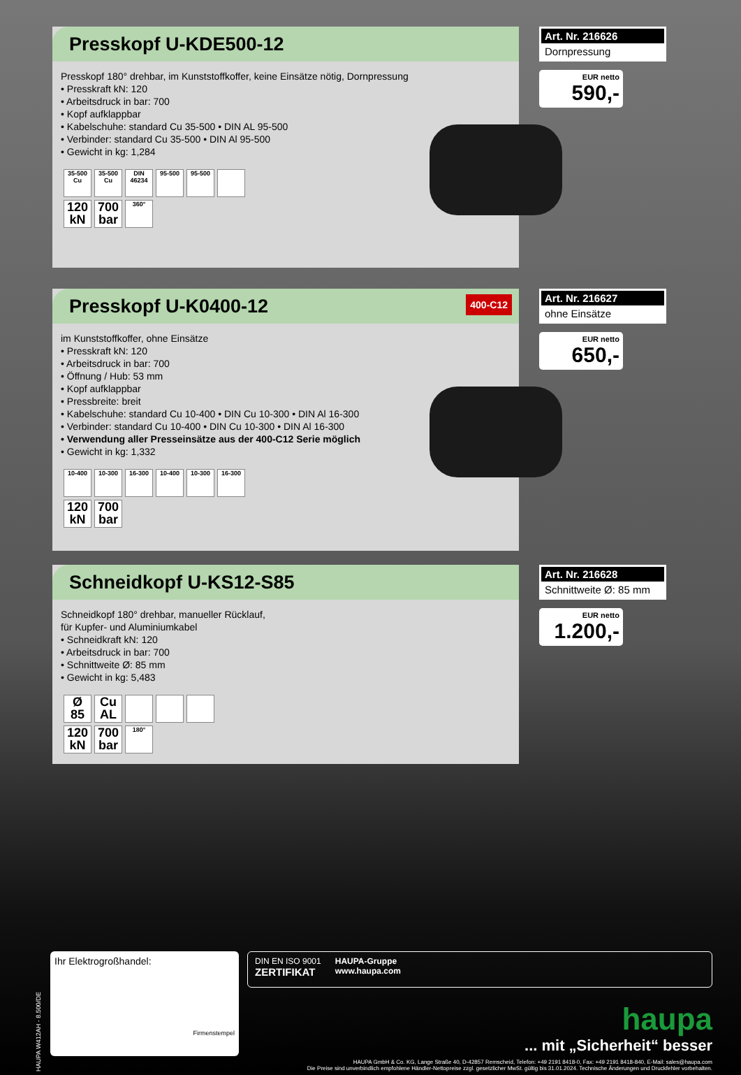Presskopf U-KDE500-12
Presskopf 180° drehbar, im Kunststoffkoffer, keine Einsätze nötig, Dornpressung
• Presskraft kN: 120
• Arbeitsdruck in bar: 700
• Kopf aufklappbar
• Kabelschuhe: standard Cu 35-500 • DIN AL 95-500
• Verbinder: standard Cu 35-500 • DIN Al 95-500
• Gewicht in kg: 1,284
35-500 Cu
35-500 Cu
DIN 46234
95-500 95-500
120 kN
700 bar
360°
Art. Nr. 216626
Dornpressung
EUR netto
590,-
Presskopf U-K0400-12 400-C12
im Kunststoffkoffer, ohne Einsätze
• Presskraft kN: 120
• Arbeitsdruck in bar: 700
• Öffnung / Hub: 53 mm
• Kopf aufklappbar
• Pressbreite: breit
• Kabelschuhe: standard Cu 10-400 • DIN Cu 10-300 • DIN Al 16-300
• Verbinder: standard Cu 10-400 • DIN Cu 10-300 • DIN Al 16-300
• Verwendung aller Presseinsätze aus der 400-C12 Serie möglich
• Gewicht in kg: 1,332
10-400 10-300 16-300 10-400 10-300 16-300
120 kN
700 bar
Art. Nr. 216627
ohne Einsätze
EUR netto
650,-
Schneidkopf U-KS12-S85
Schneidkopf 180° drehbar, manueller Rücklauf,
für Kupfer- und Aluminiumkabel
• Schneidkraft kN: 120
• Arbeitsdruck in bar: 700
• Schnittweite Ø: 85 mm
• Gewicht in kg: 5,483
Ø 85
Cu AL
120 kN
700 bar
180°
Art. Nr. 216628
Schnittweite Ø: 85 mm
EUR netto
1.200,-
HAUPA W412AH - 8.500/DE
Ihr Elektrogroßhandel:
Firmenstempel
DIN EN ISO 9001
ZERTIFIKAT
HAUPA-Gruppe
www.haupa.com
haupa
... mit „Sicherheit“ besser
HAUPA GmbH & Co. KG, Lange Straße 40, D-42857 Remscheid, Telefon: +49 2191 8418-0, Fax: +49 2191 8418-840, E-Mail: sales@haupa.com
Die Preise sind unverbindlich empfohlene Händler-Nettopreise zzgl. gesetzlicher MwSt. gültig bis 31.01.2024. Technische Änderungen und Druckfehler vorbehalten.